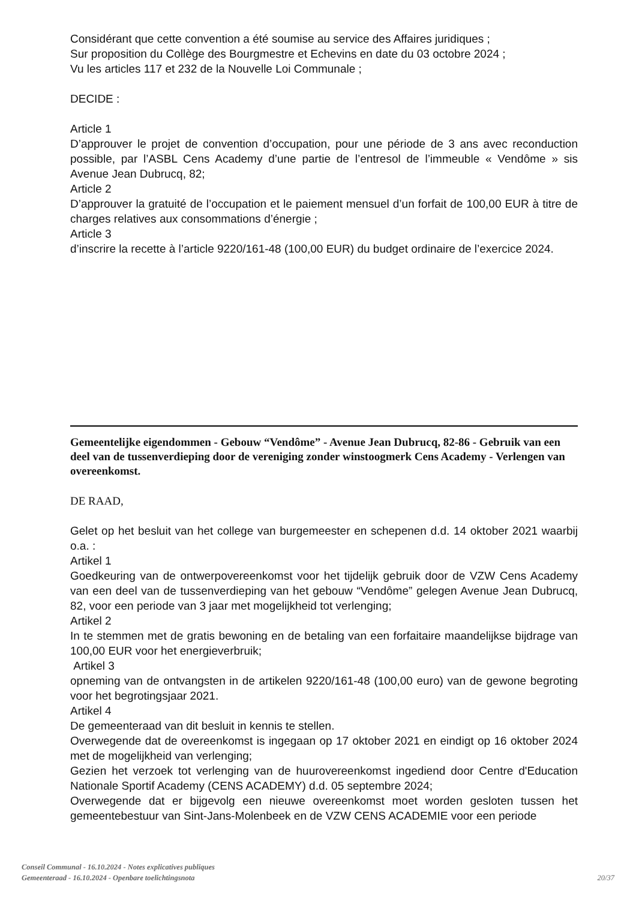Considérant que cette convention a été soumise au service des Affaires juridiques ;
Sur proposition du Collège des Bourgmestre et Echevins en date du 03 octobre 2024 ;
Vu les articles 117 et 232 de la Nouvelle Loi Communale ;
DECIDE :
Article 1
D’approuver le projet de convention d’occupation, pour une période de 3 ans avec reconduction possible, par l’ASBL Cens Academy d’une partie de l’entresol de l’immeuble « Vendôme » sis Avenue Jean Dubrucq, 82;
Article 2
D’approuver la gratuité de l’occupation et le paiement mensuel d’un forfait de 100,00 EUR à titre de charges relatives aux consommations d’énergie ;
Article 3
d’inscrire la recette à l’article 9220/161-48 (100,00 EUR) du budget ordinaire de l’exercice 2024.
Gemeentelijke eigendommen - Gebouw “Vendôme” - Avenue Jean Dubrucq, 82-86 - Gebruik van een deel van de tussenverdieping door de vereniging zonder winstoogmerk Cens Academy - Verlengen van overeenkomst.
DE RAAD,
Gelet op het besluit van het college van burgemeester en schepenen d.d. 14 oktober 2021 waarbij o.a. :
Artikel 1
Goedkeuring van de ontwerpovereenkomst voor het tijdelijk gebruik door de VZW Cens Academy van een deel van de tussenverdieping van het gebouw “Vendôme” gelegen Avenue Jean Dubrucq, 82, voor een periode van 3 jaar met mogelijkheid tot verlenging;
Artikel 2
In te stemmen met de gratis bewoning en de betaling van een forfaitaire maandelijkse bijdrage van 100,00 EUR voor het energieverbruik;
Artikel 3
opneming van de ontvangsten in de artikelen 9220/161-48 (100,00 euro) van de gewone begroting voor het begrotingsjaar 2021.
Artikel 4
De gemeenteraad van dit besluit in kennis te stellen.
Overwegende dat de overeenkomst is ingegaan op 17 oktober 2021 en eindigt op 16 oktober 2024 met de mogelijkheid van verlenging;
Gezien het verzoek tot verlenging van de huurovereenkomst ingediend door Centre d'Education Nationale Sportif Academy (CENS ACADEMY) d.d. 05 septembre 2024;
Overwegende dat er bijgevolg een nieuwe overeenkomst moet worden gesloten tussen het gemeentebestuur van Sint-Jans-Molenbeek en de VZW CENS ACADEMIE voor een periode
Conseil Communal - 16.10.2024 - Notes explicatives publiques
Gemeenteraad - 16.10.2024 - Openbare toelichtingsnota 20/37